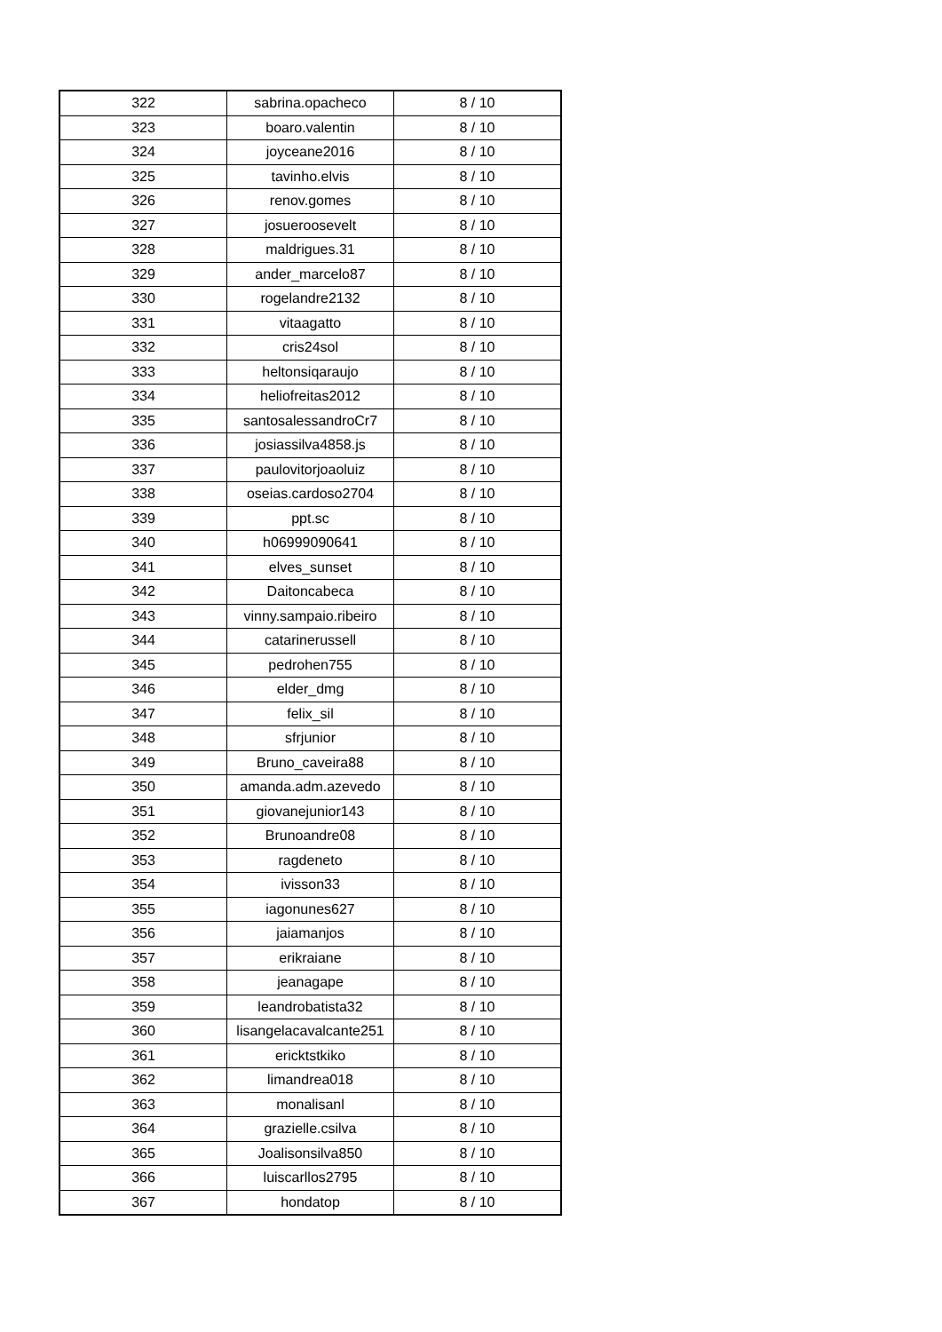| 322 | sabrina.opacheco | 8 / 10 |
| 323 | boaro.valentin | 8 / 10 |
| 324 | joyceane2016 | 8 / 10 |
| 325 | tavinho.elvis | 8 / 10 |
| 326 | renov.gomes | 8 / 10 |
| 327 | josueroosevelt | 8 / 10 |
| 328 | maldrigues.31 | 8 / 10 |
| 329 | ander_marcelo87 | 8 / 10 |
| 330 | rogelandre2132 | 8 / 10 |
| 331 | vitaagatto | 8 / 10 |
| 332 | cris24sol | 8 / 10 |
| 333 | heltonsiqaraujo | 8 / 10 |
| 334 | heliofreitas2012 | 8 / 10 |
| 335 | santosalessandroCr7 | 8 / 10 |
| 336 | josiassilva4858.js | 8 / 10 |
| 337 | paulovitorjoaoluiz | 8 / 10 |
| 338 | oseias.cardoso2704 | 8 / 10 |
| 339 | ppt.sc | 8 / 10 |
| 340 | h06999090641 | 8 / 10 |
| 341 | elves_sunset | 8 / 10 |
| 342 | Daitoncabeca | 8 / 10 |
| 343 | vinny.sampaio.ribeiro | 8 / 10 |
| 344 | catarinerussell | 8 / 10 |
| 345 | pedrohen755 | 8 / 10 |
| 346 | elder_dmg | 8 / 10 |
| 347 | felix_sil | 8 / 10 |
| 348 | sfrjunior | 8 / 10 |
| 349 | Bruno_caveira88 | 8 / 10 |
| 350 | amanda.adm.azevedo | 8 / 10 |
| 351 | giovanejunior143 | 8 / 10 |
| 352 | Brunoandre08 | 8 / 10 |
| 353 | ragdeneto | 8 / 10 |
| 354 | ivisson33 | 8 / 10 |
| 355 | iagonunes627 | 8 / 10 |
| 356 | jaiamanjos | 8 / 10 |
| 357 | erikraiane | 8 / 10 |
| 358 | jeanagape | 8 / 10 |
| 359 | leandrobatista32 | 8 / 10 |
| 360 | lisangelacavalcante251 | 8 / 10 |
| 361 | ericktstkiko | 8 / 10 |
| 362 | limandrea018 | 8 / 10 |
| 363 | monalisanl | 8 / 10 |
| 364 | grazielle.csilva | 8 / 10 |
| 365 | Joalisonsilva850 | 8 / 10 |
| 366 | luiscarllos2795 | 8 / 10 |
| 367 | hondatop | 8 / 10 |